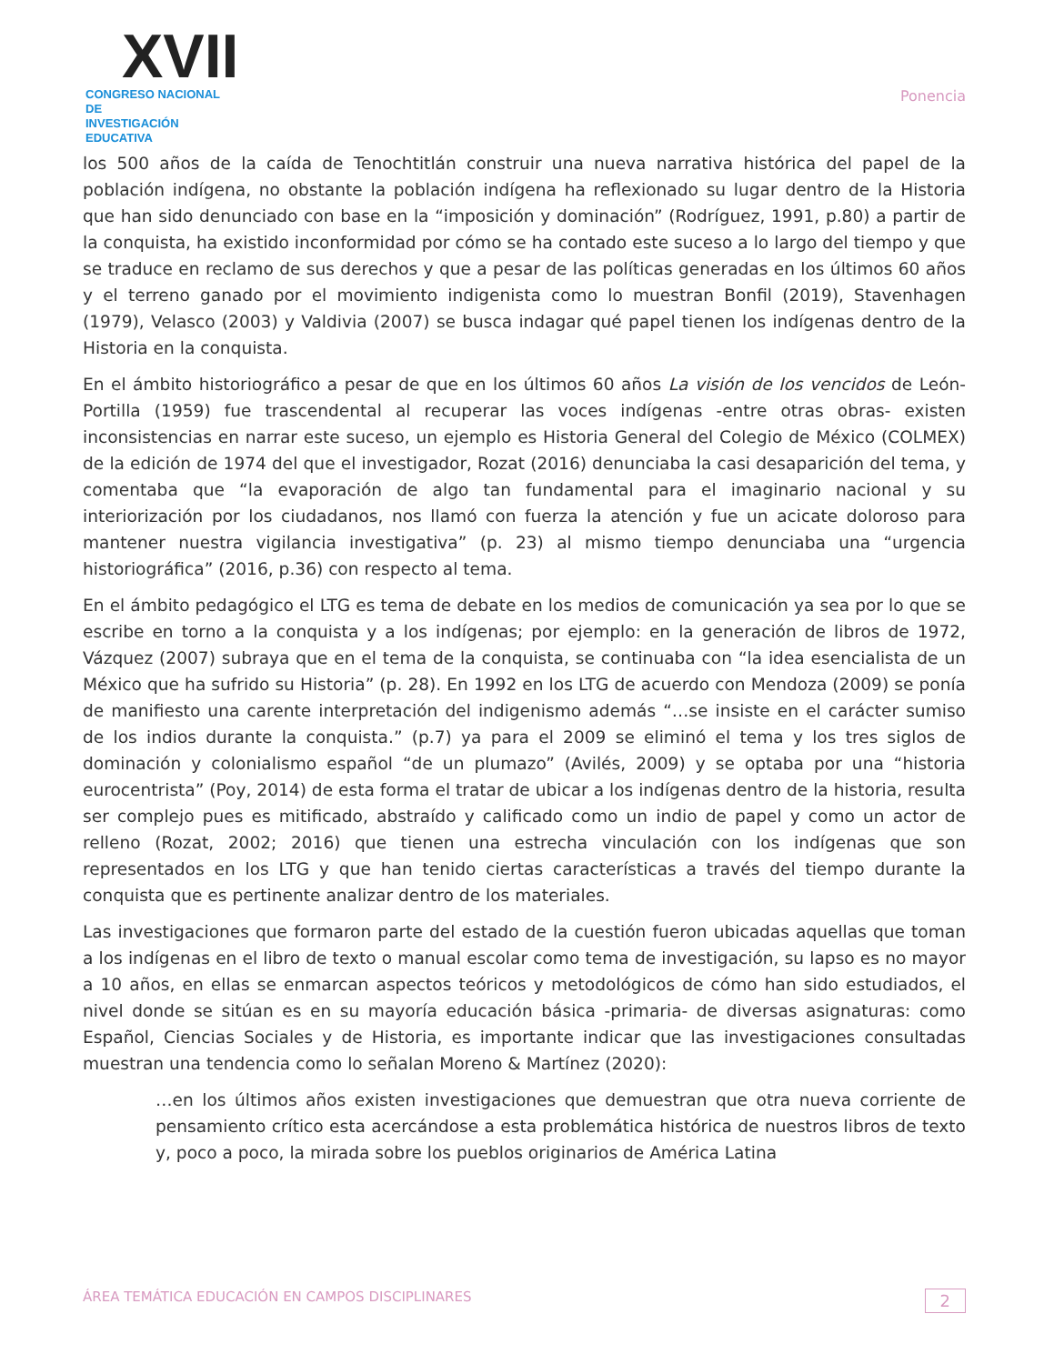XVII
CONGRESO NACIONAL DE
INVESTIGACIÓN EDUCATIVA
Ponencia
los 500 años de la caída de Tenochtitlán construir una nueva narrativa histórica del papel de la población indígena, no obstante la población indígena ha reflexionado su lugar dentro de la Historia que han sido denunciado con base en la “imposición y dominación” (Rodríguez, 1991, p.80) a partir de la conquista, ha existido inconformidad por cómo se ha contado este suceso a lo largo del tiempo y que se traduce en reclamo de sus derechos y que a pesar de las políticas generadas en los últimos 60 años y el terreno ganado por el movimiento indigenista como lo muestran Bonfil (2019), Stavenhagen (1979), Velasco (2003) y Valdivia (2007) se busca indagar qué papel tienen los indígenas dentro de la Historia en la conquista.
En el ámbito historiográfico a pesar de que en los últimos 60 años La visión de los vencidos de León-Portilla (1959) fue trascendental al recuperar las voces indígenas -entre otras obras- existen inconsistencias en narrar este suceso, un ejemplo es Historia General del Colegio de México (COLMEX) de la edición de 1974 del que el investigador, Rozat (2016) denunciaba la casi desaparición del tema, y comentaba que “la evaporación de algo tan fundamental para el imaginario nacional y su interiorización por los ciudadanos, nos llamó con fuerza la atención y fue un acicate doloroso para mantener nuestra vigilancia investigativa” (p. 23) al mismo tiempo denunciaba una “urgencia historiográfica” (2016, p.36) con respecto al tema.
En el ámbito pedagógico el LTG es tema de debate en los medios de comunicación ya sea por lo que se escribe en torno a la conquista y a los indígenas; por ejemplo: en la generación de libros de 1972, Vázquez (2007) subraya que en el tema de la conquista, se continuaba con “la idea esencialista de un México que ha sufrido su Historia” (p. 28). En 1992 en los LTG de acuerdo con Mendoza (2009) se ponía de manifiesto una carente interpretación del indigenismo además “…se insiste en el carácter sumiso de los indios durante la conquista.” (p.7) ya para el 2009 se eliminó el tema y los tres siglos de dominación y colonialismo español “de un plumazo” (Avilés, 2009) y se optaba por una “historia eurocentrista” (Poy, 2014) de esta forma el tratar de ubicar a los indígenas dentro de la historia, resulta ser complejo pues es mitificado, abstraído y calificado como un indio de papel y como un actor de relleno (Rozat, 2002; 2016) que tienen una estrecha vinculación con los indígenas que son representados en los LTG y que han tenido ciertas características a través del tiempo durante la conquista que es pertinente analizar dentro de los materiales.
Las investigaciones que formaron parte del estado de la cuestión fueron ubicadas aquellas que toman a los indígenas en el libro de texto o manual escolar como tema de investigación, su lapso es no mayor a 10 años, en ellas se enmarcan aspectos teóricos y metodológicos de cómo han sido estudiados, el nivel donde se sitúan es en su mayoría educación básica -primaria- de diversas asignaturas: como Español, Ciencias Sociales y de Historia, es importante indicar que las investigaciones consultadas muestran una tendencia como lo señalan Moreno & Martínez (2020):
…en los últimos años existen investigaciones que demuestran que otra nueva corriente de pensamiento crítico esta acercándose a esta problemática histórica de nuestros libros de texto y, poco a poco, la mirada sobre los pueblos originarios de América Latina
ÁREA TEMÁTICA EDUCACIÓN EN CAMPOS DISCIPLINARES 2